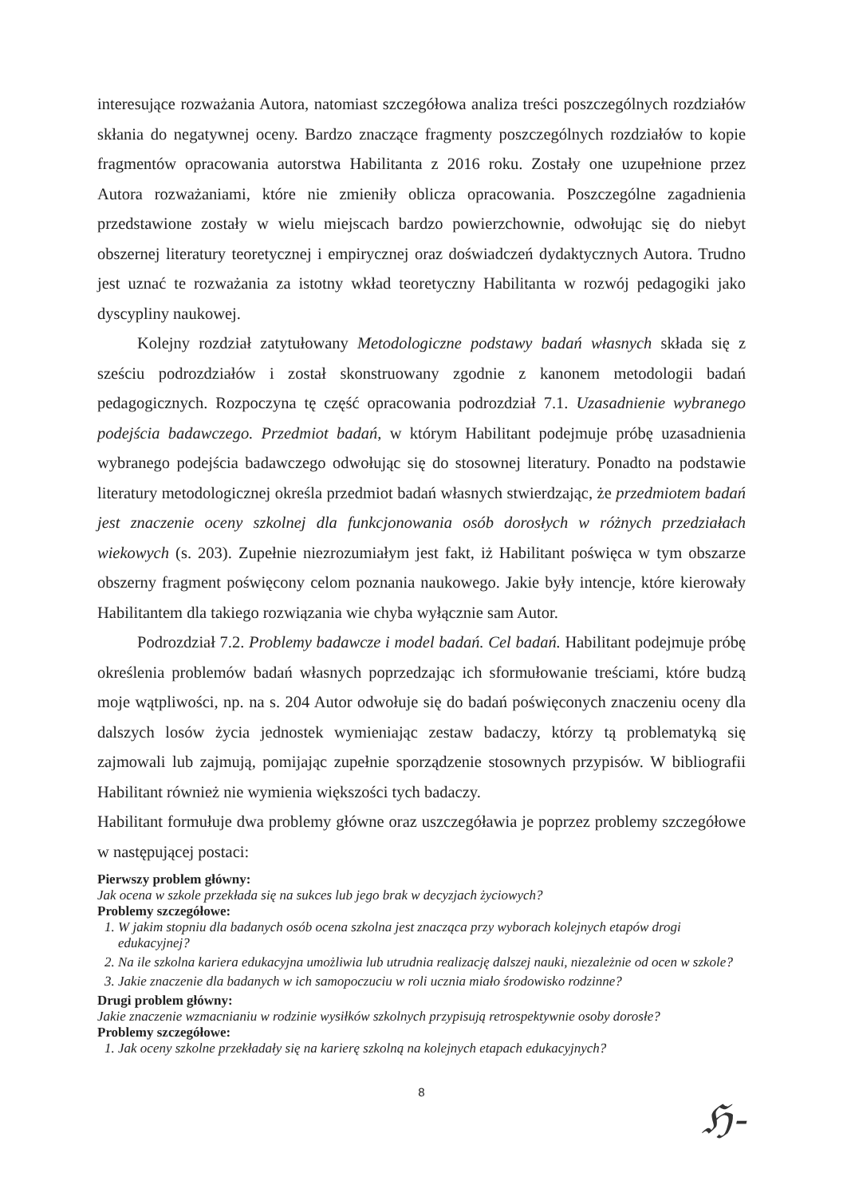interesujące rozważania Autora, natomiast szczegółowa analiza treści poszczególnych rozdziałów skłania do negatywnej oceny. Bardzo znaczące fragmenty poszczególnych rozdziałów to kopie fragmentów opracowania autorstwa Habilitanta z 2016 roku. Zostały one uzupełnione przez Autora rozważaniami, które nie zmieniły oblicza opracowania. Poszczególne zagadnienia przedstawione zostały w wielu miejscach bardzo powierzchownie, odwołując się do niebyt obszernej literatury teoretycznej i empirycznej oraz doświadczeń dydaktycznych Autora. Trudno jest uznać te rozważania za istotny wkład teoretyczny Habilitanta w rozwój pedagogiki jako dyscypliny naukowej.
Kolejny rozdział zatytułowany Metodologiczne podstawy badań własnych składa się z sześciu podrozdziałów i został skonstruowany zgodnie z kanonem metodologii badań pedagogicznych. Rozpoczyna tę część opracowania podrozdział 7.1. Uzasadnienie wybranego podejścia badawczego. Przedmiot badań, w którym Habilitant podejmuje próbę uzasadnienia wybranego podejścia badawczego odwołując się do stosownej literatury. Ponadto na podstawie literatury metodologicznej określa przedmiot badań własnych stwierdzając, że przedmiotem badań jest znaczenie oceny szkolnej dla funkcjonowania osób dorosłych w różnych przedziałach wiekowych (s. 203). Zupełnie niezrozumiałym jest fakt, iż Habilitant poświęca w tym obszarze obszerny fragment poświęcony celom poznania naukowego. Jakie były intencje, które kierowały Habilitantem dla takiego rozwiązania wie chyba wyłącznie sam Autor.
Podrozdział 7.2. Problemy badawcze i model badań. Cel badań. Habilitant podejmuje próbę określenia problemów badań własnych poprzedzając ich sformułowanie treściami, które budzą moje wątpliwości, np. na s. 204 Autor odwołuje się do badań poświęconych znaczeniu oceny dla dalszych losów życia jednostek wymieniając zestaw badaczy, którzy tą problematyką się zajmowali lub zajmują, pomijając zupełnie sporządzenie stosownych przypisów. W bibliografii Habilitant również nie wymienia większości tych badaczy.
Habilitant formułuje dwa problemy główne oraz uszczegóławia je poprzez problemy szczegółowe w następującej postaci:
Pierwszy problem główny:
Jak ocena w szkole przekłada się na sukces lub jego brak w decyzjach życiowych?
Problemy szczegółowe:
1. W jakim stopniu dla badanych osób ocena szkolna jest znacząca przy wyborach kolejnych etapów drogi edukacyjnej?
2. Na ile szkolna kariera edukacyjna umożliwia lub utrudnia realizację dalszej nauki, niezależnie od ocen w szkole?
3. Jakie znaczenie dla badanych w ich samopoczuciu w roli ucznia miało środowisko rodzinne?
Drugi problem główny:
Jakie znaczenie wzmacnianiu w rodzinie wysiłków szkolnych przypisują retrospektywnie osoby dorosłe?
Problemy szczegółowe:
1. Jak oceny szkolne przekładały się na karierę szkolną na kolejnych etapach edukacyjnych?
8
ℌ-